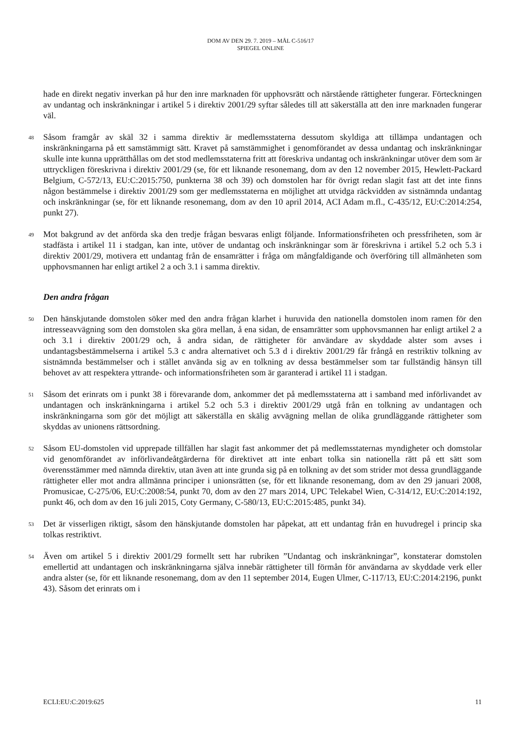DOM AV DEN 29. 7. 2019 – MÅL C-516/17
SPIEGEL ONLINE
hade en direkt negativ inverkan på hur den inre marknaden för upphovsrätt och närstående rättigheter fungerar. Förteckningen av undantag och inskränkningar i artikel 5 i direktiv 2001/29 syftar således till att säkerställa att den inre marknaden fungerar väl.
48
Såsom framgår av skäl 32 i samma direktiv är medlemsstaterna dessutom skyldiga att tillämpa undantagen och inskränkningarna på ett samstämmigt sätt. Kravet på samstämmighet i genomförandet av dessa undantag och inskränkningar skulle inte kunna upprätthållas om det stod medlemsstaterna fritt att föreskriva undantag och inskränkningar utöver dem som är uttryckligen föreskrivna i direktiv 2001/29 (se, för ett liknande resonemang, dom av den 12 november 2015, Hewlett-Packard Belgium, C-572/13, EU:C:2015:750, punkterna 38 och 39) och domstolen har för övrigt redan slagit fast att det inte finns någon bestämmelse i direktiv 2001/29 som ger medlemsstaterna en möjlighet att utvidga räckvidden av sistnämnda undantag och inskränkningar (se, för ett liknande resonemang, dom av den 10 april 2014, ACI Adam m.fl., C-435/12, EU:C:2014:254, punkt 27).
49
Mot bakgrund av det anförda ska den tredje frågan besvaras enligt följande. Informationsfriheten och pressfriheten, som är stadfästa i artikel 11 i stadgan, kan inte, utöver de undantag och inskränkningar som är föreskrivna i artikel 5.2 och 5.3 i direktiv 2001/29, motivera ett undantag från de ensamrätter i fråga om mångfaldigande och överföring till allmänheten som upphovsmannen har enligt artikel 2 a och 3.1 i samma direktiv.
Den andra frågan
50
Den hänskjutande domstolen söker med den andra frågan klarhet i huruvida den nationella domstolen inom ramen för den intresseavvägning som den domstolen ska göra mellan, å ena sidan, de ensamrätter som upphovsmannen har enligt artikel 2 a och 3.1 i direktiv 2001/29 och, å andra sidan, de rättigheter för användare av skyddade alster som avses i undantagsbestämmelserna i artikel 5.3 c andra alternativet och 5.3 d i direktiv 2001/29 får frångå en restriktiv tolkning av sistnämnda bestämmelser och i stället använda sig av en tolkning av dessa bestämmelser som tar fullständig hänsyn till behovet av att respektera yttrande- och informationsfriheten som är garanterad i artikel 11 i stadgan.
51
Såsom det erinrats om i punkt 38 i förevarande dom, ankommer det på medlemsstaterna att i samband med införlivandet av undantagen och inskränkningarna i artikel 5.2 och 5.3 i direktiv 2001/29 utgå från en tolkning av undantagen och inskränkningarna som gör det möjligt att säkerställa en skälig avvägning mellan de olika grundläggande rättigheter som skyddas av unionens rättsordning.
52
Såsom EU-domstolen vid upprepade tillfällen har slagit fast ankommer det på medlemsstaternas myndigheter och domstolar vid genomförandet av införlivandeåtgärderna för direktivet att inte enbart tolka sin nationella rätt på ett sätt som överensstämmer med nämnda direktiv, utan även att inte grunda sig på en tolkning av det som strider mot dessa grundläggande rättigheter eller mot andra allmänna principer i unionsrätten (se, för ett liknande resonemang, dom av den 29 januari 2008, Promusicae, C-275/06, EU:C:2008:54, punkt 70, dom av den 27 mars 2014, UPC Telekabel Wien, C-314/12, EU:C:2014:192, punkt 46, och dom av den 16 juli 2015, Coty Germany, C-580/13, EU:C:2015:485, punkt 34).
53
Det är visserligen riktigt, såsom den hänskjutande domstolen har påpekat, att ett undantag från en huvudregel i princip ska tolkas restriktivt.
54
Även om artikel 5 i direktiv 2001/29 formellt sett har rubriken ”Undantag och inskränkningar”, konstaterar domstolen emellertid att undantagen och inskränkningarna själva innebär rättigheter till förmån för användarna av skyddade verk eller andra alster (se, för ett liknande resonemang, dom av den 11 september 2014, Eugen Ulmer, C-117/13, EU:C:2014:2196, punkt 43). Såsom det erinrats om i
ECLI:EU:C:2019:625 11